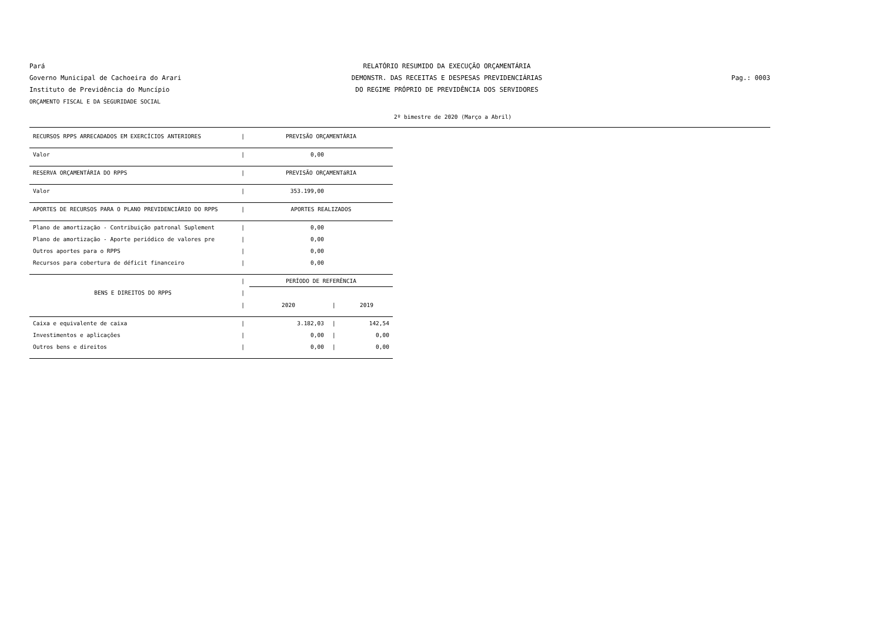Pará
Governo Municipal de Cachoeira do Arari
Instituto de Previdência do Muncípio
ORÇAMENTO FISCAL E DA SEGURIDADE SOCIAL
RELATÓRIO RESUMIDO DA EXECUÇÃO ORÇAMENTÁRIA
DEMONSTR. DAS RECEITAS E DESPESAS PREVIDENCIÁRIAS
DO REGIME PRÓPRIO DE PREVIDÊNCIA DOS SERVIDORES
Pag.: 0003
2º bimestre de 2020 (Março a Abril)
| RECURSOS RPPS ARRECADADOS EM EXERCÍCIOS ANTERIORES | / | PREVISÃO ORÇAMENTÁRIA | | |
| Valor | / | 0,00 | | |
| RESERVA ORÇAMENTÁRIA DO RPPS | / | PREVISÃO ORÇAMENTáRIA | | |
| Valor | / | 353.199,00 | | |
| APORTES DE RECURSOS PARA O PLANO PREVIDENCIÁRIO DO RPPS | / | APORTES REALIZADOS | | |
| Plano de amortização - Contribuição patronal Suplement | / | 0,00 | | |
| Plano de amortização - Aporte periódico de valores pre | / | 0,00 | | |
| Outros aportes para o RPPS | / | 0,00 | | |
| Recursos para cobertura de déficit financeiro | / | 0,00 | | |
| BENS E DIREITOS DO RPPS | / | PERÍODO DE REFERÊNCIA | | |
| | / | | | |
| | / | 2020 | / | 2019 |
| Caixa e equivalente de caixa | / | 3.182,03 | / | 142,54 |
| Investimentos e aplicações | / | 0,00 | / | 0,00 |
| Outros bens e direitos | / | 0,00 | / | 0,00 |